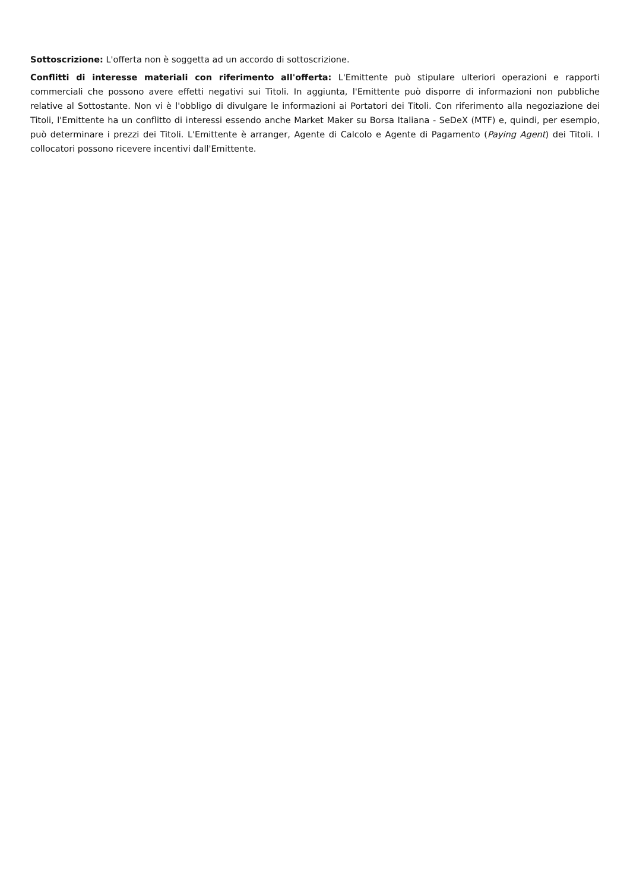Sottoscrizione: L'offerta non è soggetta ad un accordo di sottoscrizione.
Conflitti di interesse materiali con riferimento all'offerta: L'Emittente può stipulare ulteriori operazioni e rapporti commerciali che possono avere effetti negativi sui Titoli. In aggiunta, l'Emittente può disporre di informazioni non pubbliche relative al Sottostante. Non vi è l'obbligo di divulgare le informazioni ai Portatori dei Titoli. Con riferimento alla negoziazione dei Titoli, l'Emittente ha un conflitto di interessi essendo anche Market Maker su Borsa Italiana - SeDeX (MTF) e, quindi, per esempio, può determinare i prezzi dei Titoli. L'Emittente è arranger, Agente di Calcolo e Agente di Pagamento (Paying Agent) dei Titoli. I collocatori possono ricevere incentivi dall'Emittente.